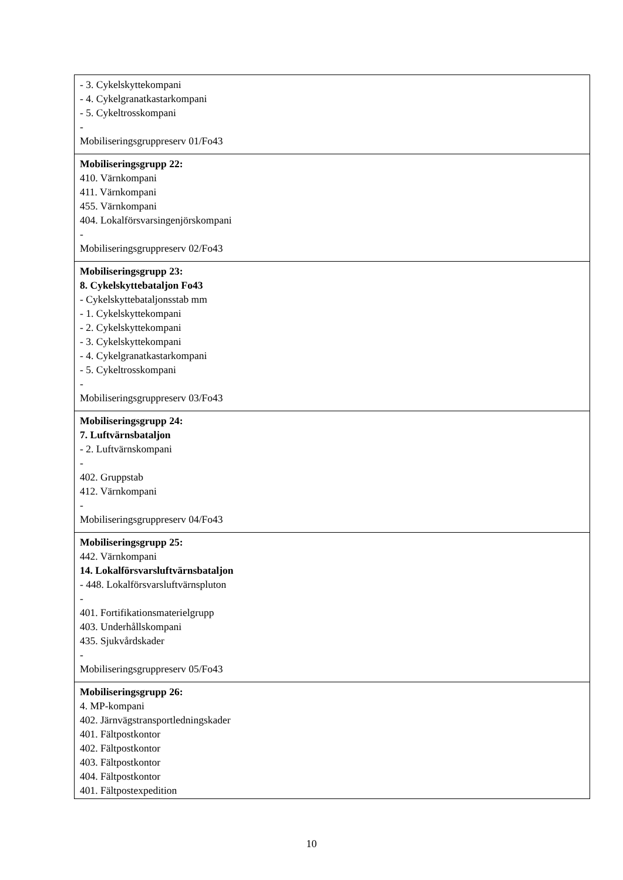| - 3. Cykelskyttekompani - 4. Cykelgranatkastarkompani - 5. Cykeltrosskompani - Mobiliseringsgruppreserv 01/Fo43 |
| Mobiliseringsgrupp 22: 410. Värnkompani 411. Värnkompani 455. Värnkompani 404. Lokalförsvarsingenjörskompani - Mobiliseringsgruppreserv 02/Fo43 |
| Mobiliseringsgrupp 23: 8. Cykelskyttebataljon Fo43 - Cykelskyttebataljonsstab mm - 1. Cykelskyttekompani - 2. Cykelskyttekompani - 3. Cykelskyttekompani - 4. Cykelgranatkastarkompani - 5. Cykeltrosskompani - Mobiliseringsgruppreserv 03/Fo43 |
| Mobiliseringsgrupp 24: 7. Luftvärnsbataljon - 2. Luftvärnskompani - 402. Gruppstab 412. Värnkompani - Mobiliseringsgruppreserv 04/Fo43 |
| Mobiliseringsgrupp 25: 442. Värnkompani 14. Lokalförsvarsluftvärnsbataljon - 448. Lokalförsvarsluftvärnspluton - 401. Fortifikationsmaterielgrupp 403. Underhållskompani 435. Sjukvårdskader - Mobiliseringsgruppreserv 05/Fo43 |
| Mobiliseringsgrupp 26: 4. MP-kompani 402. Järnvägstransportledningskader 401. Fältpostkontor 402. Fältpostkontor 403. Fältpostkontor 404. Fältpostkontor 401. Fältpostexpedition |
10